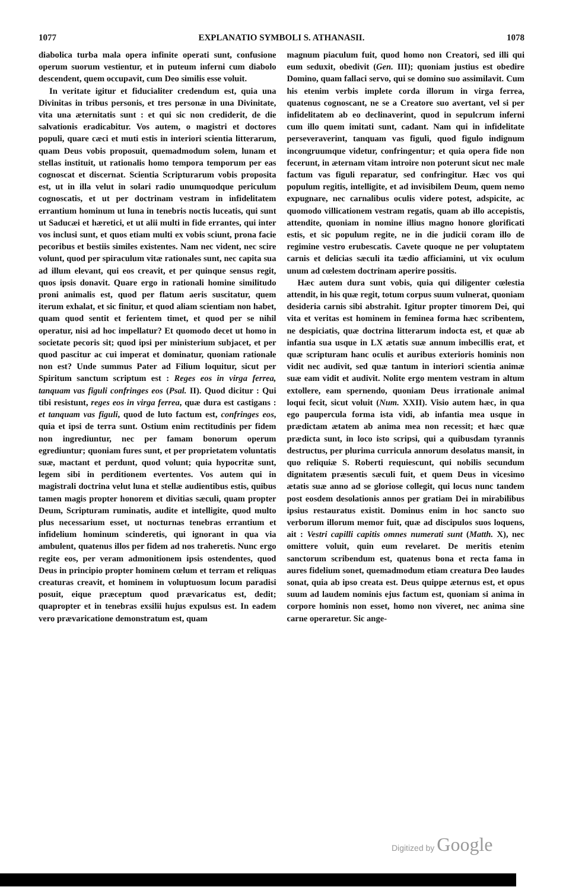1077 EXPLANATIO SYMBOLI S. ATHANASII. 1078
diabolica turba mala opera infinite operati sunt, confusione operum suorum vestientur, et in puteum inferni cum diabolo descendent, quem occupavit, cum Deo similis esse voluit.
In veritate igitur et fiducialiter credendum est, quia una Divinitas in tribus personis, et tres personæ in una Divinitate, vita una æternitatis sunt : et qui sic non crediderit, de die salvationis eradicabitur. Vos autem, o magistri et doctores populi, quare cæci et muti estis in interiori scientia litterarum, quam Deus vobis proposuit, quemadmodum solem, lunam et stellas instituit, ut rationalis homo tempora temporum per eas cognoscat et discernat. Scientia Scripturarum vobis proposita est, ut in illa velut in solari radio unumquodque periculum cognoscatis, et ut per doctrinam vestram in infidelitatem errantium hominum ut luna in tenebris noctis luceatis, qui sunt ut Saducæi et hæretici, et ut alii multi in fide errantes, qui inter vos inclusi sunt, et quos etiam multi ex vobis sciunt, prona facie pecoribus et bestiis similes existentes. Nam nec vident, nec scire volunt, quod per spiraculum vitæ rationales sunt, nec capita sua ad illum elevant, qui eos creavit, et per quinque sensus regit, quos ipsis donavit. Quare ergo in rationali homine similitudo proni animalis est, quod per flatum aeris suscitatur, quem iterum exhalat, et sic finitur, et quod aliam scientiam non habet, quam quod sentit et ferientem timet, et quod per se nihil operatur, nisi ad hoc impellatur? Et quomodo decet ut homo in societate pecoris sit; quod ipsi per ministerium subjacet, et per quod pascitur ac cui imperat et dominatur, quoniam rationale non est? Unde summus Pater ad Filium loquitur, sicut per Spiritum sanctum scriptum est : Reges eos in virga ferrea, tanquam vas figuli confringes eos (Psal. II). Quod dicitur : Qui tibi resistunt, reges eos in virga ferrea, quæ dura est castigans : et tanquam vas figuli, quod de luto factum est, confringes eos, quia et ipsi de terra sunt. Ostium enim rectitudinis per fidem non ingrediuntur, nec per famam bonorum operum egrediuntur; quoniam fures sunt, et per proprietatem voluntatis suæ, mactant et perdunt, quod volunt; quia hypocritæ sunt, legem sibi in perditionem evertentes. Vos autem qui in magistrali doctrina velut luna et stellæ audientibus estis, quibus tamen magis propter honorem et divitias sæculi, quam propter Deum, Scripturam ruminatis, audite et intelligite, quod multo plus necessarium esset, ut nocturnas tenebras errantium et infidelium hominum scinderetis, qui ignorant in qua via ambulent, quatenus illos per fidem ad nos traheretis. Nunc ergo regite eos, per veram admonitionem ipsis ostendentes, quod Deus in principio propter hominem cœlum et terram et reliquas creaturas creavit, et hominem in voluptuosum locum paradisi posuit, eique præceptum quod prævaricatus est, dedit; quapropter et in tenebras exsilii hujus expulsus est. In eadem vero prævaricatione demonstratum est, quam
magnum piaculum fuit, quod homo non Creatori, sed illi qui eum seduxit, obedivit (Gen. III); quoniam justius est obedire Domino, quam fallaci servo, qui se domino suo assimilavit. Cum his etenim verbis implete corda illorum in virga ferrea, quatenus cognoscant, ne se a Creatore suo avertant, vel si per infidelitatem ab eo declinaverint, quod in sepulcrum inferni cum illo quem imitati sunt, cadant. Nam qui in infidelitate perseveraverint, tanquam vas figuli, quod figulo indignum incongruumque videtur, confringentur; et quia opera fide non fecerunt, in æternam vitam introire non poterunt sicut nec male factum vas figuli reparatur, sed confringitur. Hæc vos qui populum regitis, intelligite, et ad invisibilem Deum, quem nemo expugnare, nec carnalibus oculis videre potest, adspicite, ac quomodo villicationem vestram regatis, quam ab illo accepistis, attendite, quoniam in nomine illius magno honore glorificati estis, et sic populum regite, ne in die judicii coram illo de regimine vestro erubescatis. Cavete quoque ne per voluptatem carnis et delicias sæculi ita tædio afficiamini, ut vix oculum unum ad cœlestem doctrinam aperire possitis.
Hæc autem dura sunt vobis, quia qui diligenter cœlestia attendit, in his quæ regit, totum corpus suum vulnerat, quoniam desideria carnis sibi abstrahit. Igitur propter timorem Dei, qui vita et veritas est hominem in feminea forma hæc scribentem, ne despiciatis, quæ doctrina litterarum indocta est, et quæ ab infantia sua usque in LX ætatis suæ annum imbecillis erat, et quæ scripturam hanc oculis et auribus exterioris hominis non vidit nec audivit, sed quæ tantum in interiori scientia animæ suæ eam vidit et audivit. Nolite ergo mentem vestram in altum extollere, eam spernendo, quoniam Deus irrationale animal loqui fecit, sicut voluit (Num. XXII). Visio autem hæc, in qua ego paupercula forma ista vidi, ab infantia mea usque in prædictam ætatem ab anima mea non recessit; et hæc quæ prædicta sunt, in loco isto scripsi, qui a quibusdam tyrannis destructus, per plurima curricula annorum desolatus mansit, in quo reliquiæ S. Roberti requiescunt, qui nobilis secundum dignitatem præsentis sæculi fuit, et quem Deus in vicesimo ætatis suæ anno ad se gloriose collegit, qui locus nunc tandem post eosdem desolationis annos per gratiam Dei in mirabilibus ipsius restauratus existit. Dominus enim in hoc sancto suo verborum illorum memor fuit, quæ ad discipulos suos loquens, ait : Vestri capilli capitis omnes numerati sunt (Matth. X), nec omittere voluit, quin eum revelaret. De meritis etenim sanctorum scribendum est, quatenus bona et recta fama in aures fidelium sonet, quemadmodum etiam creatura Deo laudes sonat, quia ab ipso creata est. Deus quippe æternus est, et opus suum ad laudem nominis ejus factum est, quoniam si anima in corpore hominis non esset, homo non viveret, nec anima sine carne operaretur. Sic ange-
Digitized by Google